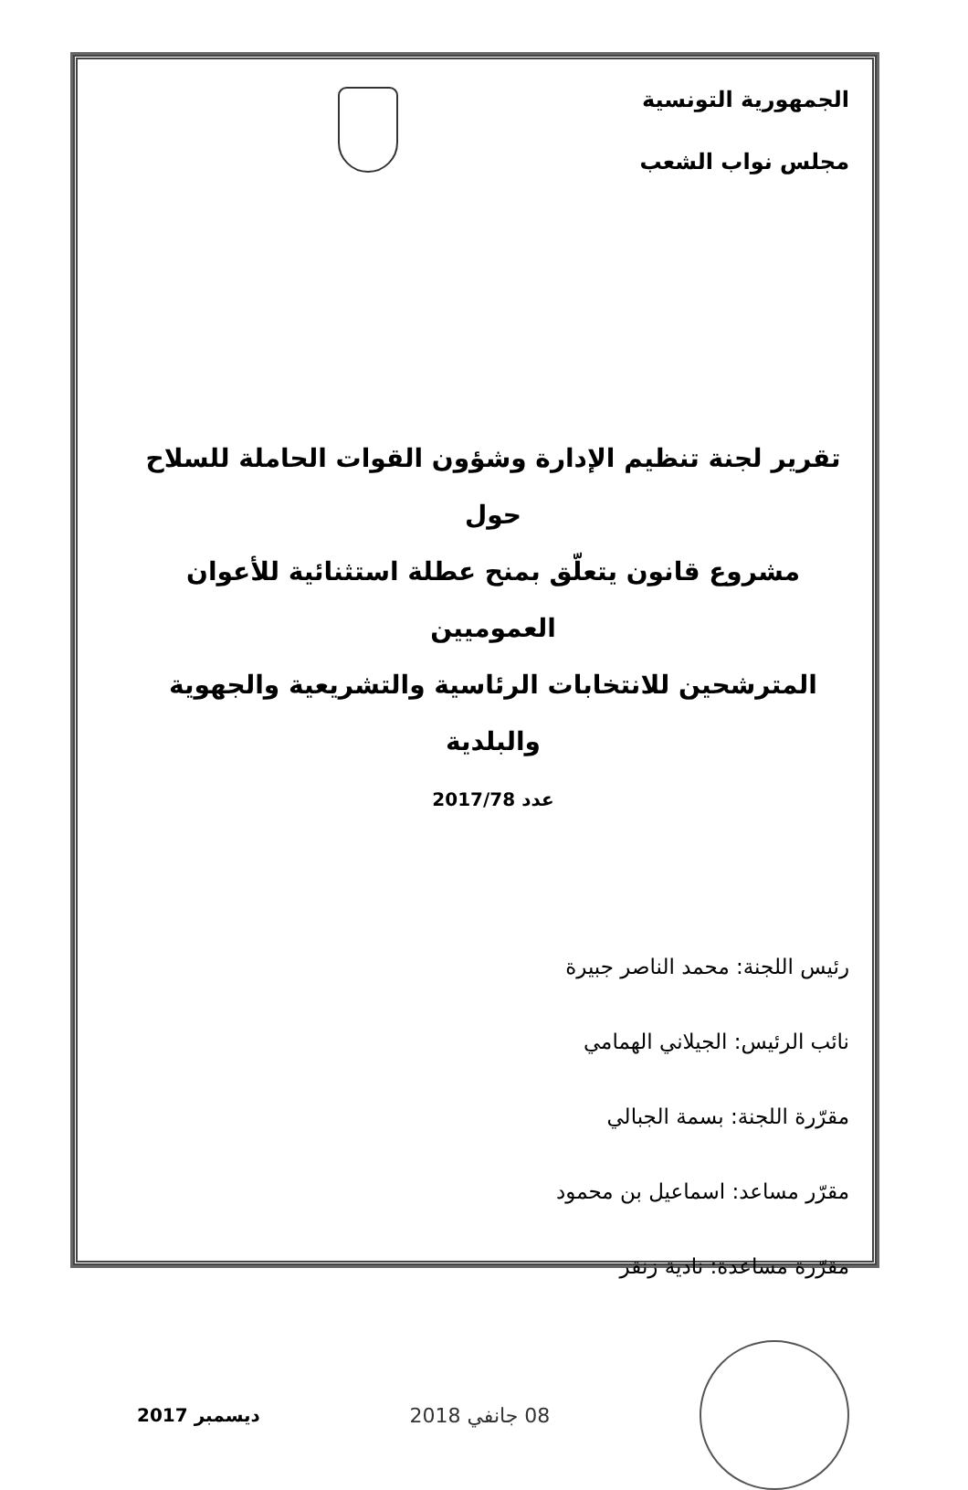الجمهورية التونسية
مجلس نواب الشعب
تقرير لجنة تنظيم الإدارة وشؤون القوات الحاملة للسلاح
حول
مشروع قانون يتعلّق بمنح عطلة استثنائية للأعوان العموميين
المترشحين للانتخابات الرئاسية والتشريعية والجهوية والبلدية
عدد 2017/78
رئيس اللجنة: محمد الناصر جبيرة
نائب الرئيس: الجيلاني الهمامي
مقرّرة اللجنة: بسمة الجبالي
مقرّر مساعد: اسماعيل بن محمود
مقرّرة مساعدة: نادية زنقر
08 جانفي 2018 ديسمبر 2017